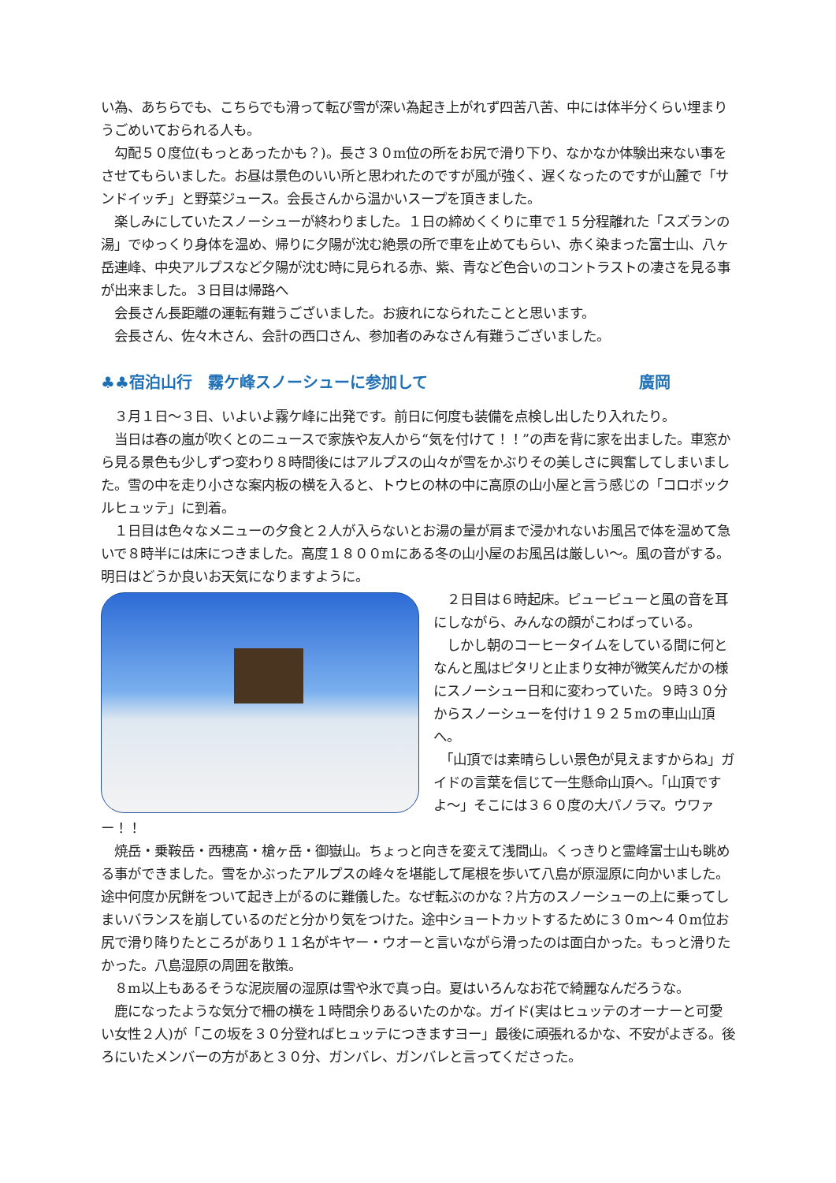い為、あちらでも、こちらでも滑って転び雪が深い為起き上がれず四苦八苦、中には体半分くらい埋まりうごめいておられる人も。
　勾配５０度位(もっとあったかも？)。長さ３０m位の所をお尻で滑り下り、なかなか体験出来ない事をさせてもらいました。お昼は景色のいい所と思われたのですが風が強く、遅くなったのですが山麓で「サンドイッチ」と野菜ジュース。会長さんから温かいスープを頂きました。
　楽しみにしていたスノーシューが終わりました。１日の締めくくりに車で１５分程離れた「スズランの湯」でゆっくり身体を温め、帰りに夕陽が沈む絶景の所で車を止めてもらい、赤く染まった富士山、八ヶ岳連峰、中央アルプスなど夕陽が沈む時に見られる赤、紫、青など色合いのコントラストの凄さを見る事が出来ました。３日目は帰路へ
　会長さん長距離の運転有難うございました。お疲れになられたことと思います。
　会長さん、佐々木さん、会計の西口さん、参加者のみなさん有難うございました。
♣♣宿泊山行　霧ケ峰スノーシューに参加して 廣岡
　３月１日〜３日、いよいよ霧ケ峰に出発です。前日に何度も装備を点検し出したり入れたり。
　当日は春の嵐が吹くとのニュースで家族や友人から“気を付けて！！”の声を背に家を出ました。車窓から見る景色も少しずつ変わり８時間後にはアルプスの山々が雪をかぶりその美しさに興奮してしまいました。雪の中を走り小さな案内板の横を入ると、トウヒの林の中に高原の山小屋と言う感じの「コロボックルヒュッテ」に到着。
　１日目は色々なメニューの夕食と２人が入らないとお湯の量が肩まで浸かれないお風呂で体を温めて急いで８時半には床につきました。高度１８００mにある冬の山小屋のお風呂は厳しい〜。風の音がする。明日はどうか良いお天気になりますように。
　２日目は６時起床。ピューピューと風の音を耳にしながら、みんなの顔がこわばっている。
　しかし朝のコーヒータイムをしている間に何となんと風はピタリと止まり女神が微笑んだかの様にスノーシュー日和に変わっていた。９時３０分からスノーシューを付け１９２５mの車山山頂へ。
　「山頂では素晴らしい景色が見えますからね」ガイドの言葉を信じて一生懸命山頂へ。「山頂ですよ〜」そこには３６０度の大パノラマ。ウワァー！！
　焼岳・乗鞍岳・西穂高・槍ヶ岳・御嶽山。ちょっと向きを変えて浅間山。くっきりと霊峰富士山も眺める事ができました。雪をかぶったアルプスの峰々を堪能して尾根を歩いて八島が原湿原に向かいました。途中何度か尻餅をついて起き上がるのに難儀した。なぜ転ぶのかな？片方のスノーシューの上に乗ってしまいバランスを崩しているのだと分かり気をつけた。途中ショートカットするために３０m〜４０m位お尻で滑り降りたところがあり１１名がキヤー・ウオーと言いながら滑ったのは面白かった。もっと滑りたかった。八島湿原の周囲を散策。
　８m以上もあるそうな泥炭層の湿原は雪や氷で真っ白。夏はいろんなお花で綺麗なんだろうな。
　鹿になったような気分で柵の横を１時間余りあるいたのかな。ガイド(実はヒュッテのオーナーと可愛い女性２人)が「この坂を３０分登ればヒュッテにつきますヨー」最後に頑張れるかな、不安がよぎる。後ろにいたメンバーの方があと３０分、ガンバレ、ガンバレと言ってくださった。